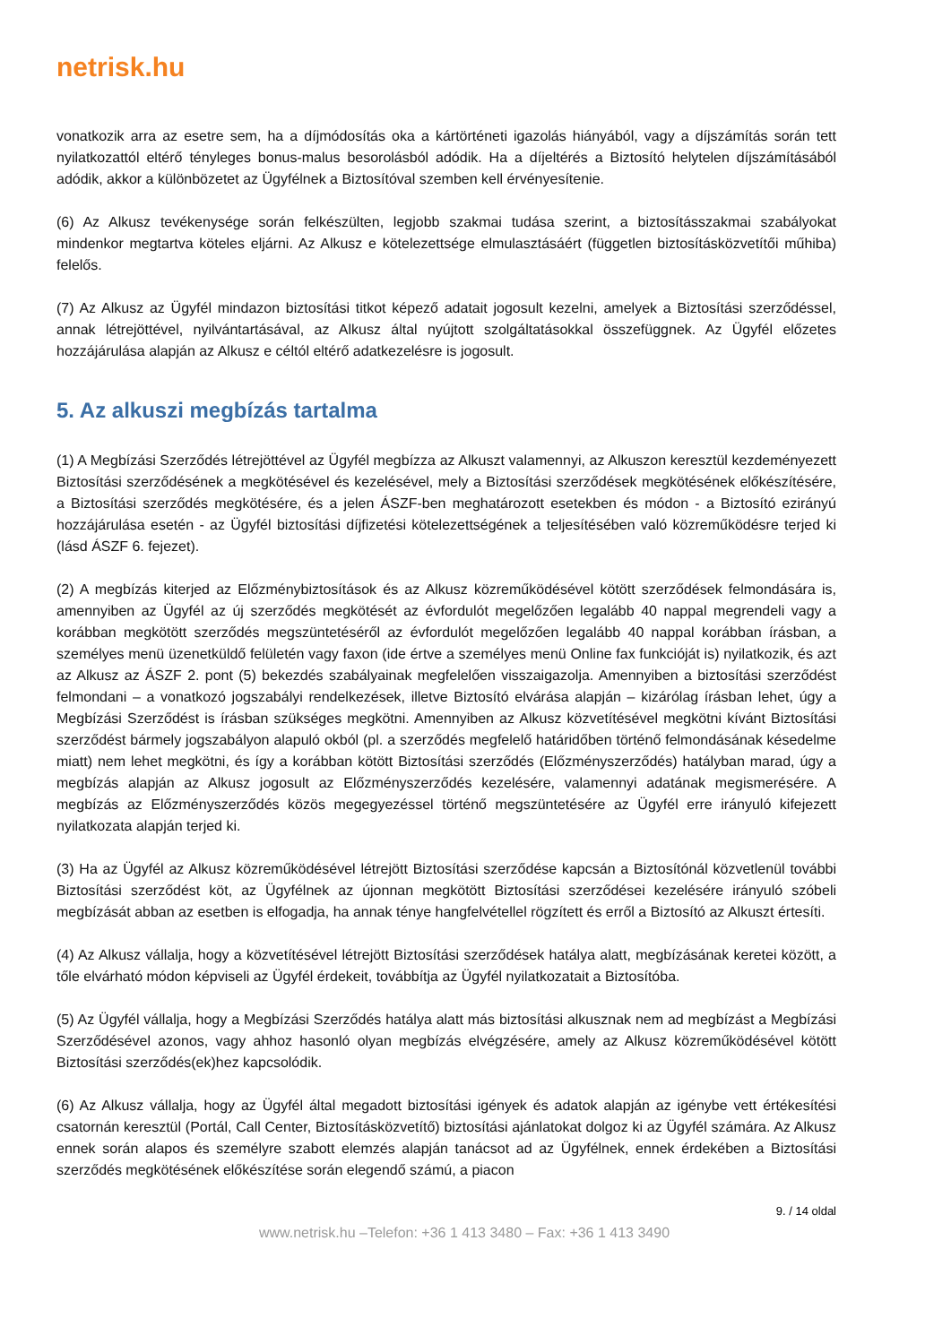netrisk.hu
vonatkozik arra az esetre sem, ha a díjmódosítás oka a kártörténeti igazolás hiányából, vagy a díjszámítás során tett nyilatkozattól eltérő tényleges bonus-malus besorolásból adódik. Ha a díjeltérés a Biztosító helytelen díjszámításából adódik, akkor a különbözetet az Ügyfélnek a Biztosítóval szemben kell érvényesítenie.
(6) Az Alkusz tevékenysége során felkészülten, legjobb szakmai tudása szerint, a biztosításszakmai szabályokat mindenkor megtartva köteles eljárni. Az Alkusz e kötelezettsége elmulasztásáért (független biztosításközvetítői műhiba) felelős.
(7) Az Alkusz az Ügyfél mindazon biztosítási titkot képező adatait jogosult kezelni, amelyek a Biztosítási szerződéssel, annak létrejöttével, nyilvántartásával, az Alkusz által nyújtott szolgáltatásokkal összefüggnek. Az Ügyfél előzetes hozzájárulása alapján az Alkusz e céltól eltérő adatkezelésre is jogosult.
5. Az alkuszi megbízás tartalma
(1) A Megbízási Szerződés létrejöttével az Ügyfél megbízza az Alkuszt valamennyi, az Alkuszon keresztül kezdeményezett Biztosítási szerződésének a megkötésével és kezelésével, mely a Biztosítási szerződések megkötésének előkészítésére, a Biztosítási szerződés megkötésére, és a jelen ÁSZF-ben meghatározott esetekben és módon - a Biztosító ezirányú hozzájárulása esetén - az Ügyfél biztosítási díjfizetési kötelezettségének a teljesítésében való közreműködésre terjed ki (lásd ÁSZF 6. fejezet).
(2) A megbízás kiterjed az Előzménybiztosítások és az Alkusz közreműködésével kötött szerződések felmondására is, amennyiben az Ügyfél az új szerződés megkötését az évfordulót megelőzően legalább 40 nappal megrendeli vagy a korábban megkötött szerződés megszüntetéséről az évfordulót megelőzően legalább 40 nappal korábban írásban, a személyes menü üzenetküldő felületén vagy faxon (ide értve a személyes menü Online fax funkcióját is) nyilatkozik, és azt az Alkusz az ÁSZF 2. pont (5) bekezdés szabályainak megfelelően visszaigazolja. Amennyiben a biztosítási szerződést felmondani – a vonatkozó jogszabályi rendelkezések, illetve Biztosító elvárása alapján – kizárólag írásban lehet, úgy a Megbízási Szerződést is írásban szükséges megkötni. Amennyiben az Alkusz közvetítésével megkötni kívánt Biztosítási szerződést bármely jogszabályon alapuló okból (pl. a szerződés megfelelő határidőben történő felmondásának késedelme miatt) nem lehet megkötni, és így a korábban kötött Biztosítási szerződés (Előzményszerződés) hatályban marad, úgy a megbízás alapján az Alkusz jogosult az Előzményszerződés kezelésére, valamennyi adatának megismerésére. A megbízás az Előzményszerződés közös megegyezéssel történő megszüntetésére az Ügyfél erre irányuló kifejezett nyilatkozata alapján terjed ki.
(3) Ha az Ügyfél az Alkusz közreműködésével létrejött Biztosítási szerződése kapcsán a Biztosítónál közvetlenül további Biztosítási szerződést köt, az Ügyfélnek az újonnan megkötött Biztosítási szerződései kezelésére irányuló szóbeli megbízását abban az esetben is elfogadja, ha annak ténye hangfelvétellel rögzített és erről a Biztosító az Alkuszt értesíti.
(4) Az Alkusz vállalja, hogy a közvetítésével létrejött Biztosítási szerződések hatálya alatt, megbízásának keretei között, a tőle elvárható módon képviseli az Ügyfél érdekeit, továbbítja az Ügyfél nyilatkozatait a Biztosítóba.
(5) Az Ügyfél vállalja, hogy a Megbízási Szerződés hatálya alatt más biztosítási alkusznak nem ad megbízást a Megbízási Szerződésével azonos, vagy ahhoz hasonló olyan megbízás elvégzésére, amely az Alkusz közreműködésével kötött Biztosítási szerződés(ek)hez kapcsolódik.
(6) Az Alkusz vállalja, hogy az Ügyfél által megadott biztosítási igények és adatok alapján az igénybe vett értékesítési csatornán keresztül (Portál, Call Center, Biztosításközvetítő) biztosítási ajánlatokat dolgoz ki az Ügyfél számára. Az Alkusz ennek során alapos és személyre szabott elemzés alapján tanácsot ad az Ügyfélnek, ennek érdekében a Biztosítási szerződés megkötésének előkészítése során elegendő számú, a piacon
9. / 14 oldal
www.netrisk.hu –Telefon: +36 1 413 3480 – Fax: +36 1 413 3490